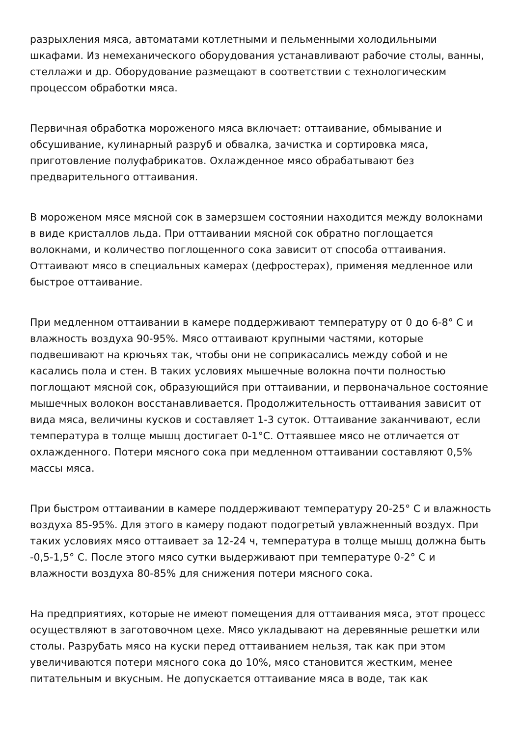разрыхления мяса, автоматами котлетными и пельменными холодильными шкафами. Из немеханического оборудования устанавливают рабочие столы, ванны, стеллажи и др. Оборудование размещают в соответствии с технологическим процессом обработки мяса.
Первичная обработка мороженого мяса включает: оттаивание, обмывание и обсушивание, кулинарный разруб и обвалка, зачистка и сортировка мяса, приготовление полуфабрикатов. Охлажденное мясо обрабатывают без предварительного оттаивания.
В мороженом мясе мясной сок в замерзшем состоянии находится между волокнами в виде кристаллов льда. При оттаивании мясной сок обратно поглощается волокнами, и количество поглощенного сока зависит от способа оттаивания. Оттаивают мясо в специальных камерах (дефростерах), применяя медленное или быстрое оттаивание.
При медленном оттаивании в камере поддерживают температуру от 0 до 6-8° С и влажность воздуха 90-95%. Мясо оттаивают крупными частями, которые подвешивают на крючьях так, чтобы они не соприкасались между собой и не касались пола и стен. В таких условиях мышечные волокна почти полностью поглощают мясной сок, образующийся при оттаивании, и первоначальное состояние мышечных волокон восстанавливается. Продолжительность оттаивания зависит от вида мяса, величины кусков и составляет 1-3 суток. Оттаивание заканчивают, если температура в толще мышц достигает 0-1°С. Оттаявшее мясо не отличается от охлажденного. Потери мясного сока при медленном оттаивании составляют 0,5% массы мяса.
При быстром оттаивании в камере поддерживают температуру 20-25° С и влажность воздуха 85-95%. Для этого в камеру подают подогретый увлажненный воздух. При таких условиях мясо оттаивает за 12-24 ч, температура в толще мышц должна быть -0,5-1,5° С. После этого мясо сутки выдерживают при температуре 0-2° С и влажности воздуха 80-85% для снижения потери мясного сока.
На предприятиях, которые не имеют помещения для оттаивания мяса, этот процесс осуществляют в заготовочном цехе. Мясо укладывают на деревянные решетки или столы. Разрубать мясо на куски перед оттаиванием нельзя, так как при этом увеличиваются потери мясного сока до 10%, мясо становится жестким, менее питательным и вкусным. Не допускается оттаивание мяса в воде, так как